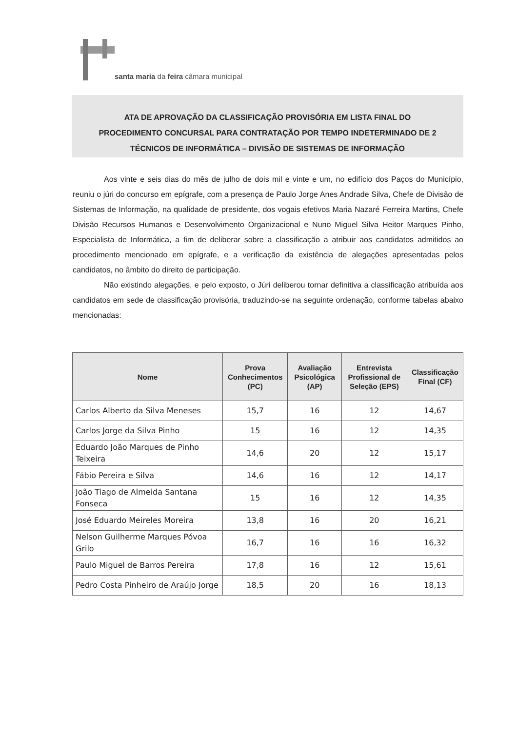santa maria da feira câmara municipal
ATA DE APROVAÇÃO DA CLASSIFICAÇÃO PROVISÓRIA EM LISTA FINAL DO
PROCEDIMENTO CONCURSAL PARA CONTRATAÇÃO POR TEMPO INDETERMINADO DE 2
TÉCNICOS DE INFORMÁTICA – DIVISÃO DE SISTEMAS DE INFORMAÇÃO
Aos vinte e seis dias do mês de julho de dois mil e vinte e um, no edifício dos Paços do Município, reuniu o júri do concurso em epígrafe, com a presença de Paulo Jorge Anes Andrade Silva, Chefe de Divisão de Sistemas de Informação, na qualidade de presidente, dos vogais efetivos Maria Nazaré Ferreira Martins, Chefe Divisão Recursos Humanos e Desenvolvimento Organizacional e Nuno Miguel Silva Heitor Marques Pinho, Especialista de Informática, a fim de deliberar sobre a classificação a atribuir aos candidatos admitidos ao procedimento mencionado em epígrafe, e a verificação da existência de alegações apresentadas pelos candidatos, no âmbito do direito de participação.
Não existindo alegações, e pelo exposto, o Júri deliberou tornar definitiva a classificação atribuída aos candidatos em sede de classificação provisória, traduzindo-se na seguinte ordenação, conforme tabelas abaixo mencionadas:
| Nome | Prova Conhecimentos (PC) | Avaliação Psicológica (AP) | Entrevista Profissional de Seleção (EPS) | Classificação Final (CF) |
| --- | --- | --- | --- | --- |
| Carlos Alberto da Silva Meneses | 15,7 | 16 | 12 | 14,67 |
| Carlos Jorge da Silva Pinho | 15 | 16 | 12 | 14,35 |
| Eduardo João Marques de Pinho Teixeira | 14,6 | 20 | 12 | 15,17 |
| Fábio Pereira e Silva | 14,6 | 16 | 12 | 14,17 |
| João Tiago de Almeida Santana Fonseca | 15 | 16 | 12 | 14,35 |
| José Eduardo Meireles Moreira | 13,8 | 16 | 20 | 16,21 |
| Nelson Guilherme Marques Póvoa Grilo | 16,7 | 16 | 16 | 16,32 |
| Paulo Miguel de Barros Pereira | 17,8 | 16 | 12 | 15,61 |
| Pedro Costa Pinheiro de Araújo Jorge | 18,5 | 20 | 16 | 18,13 |